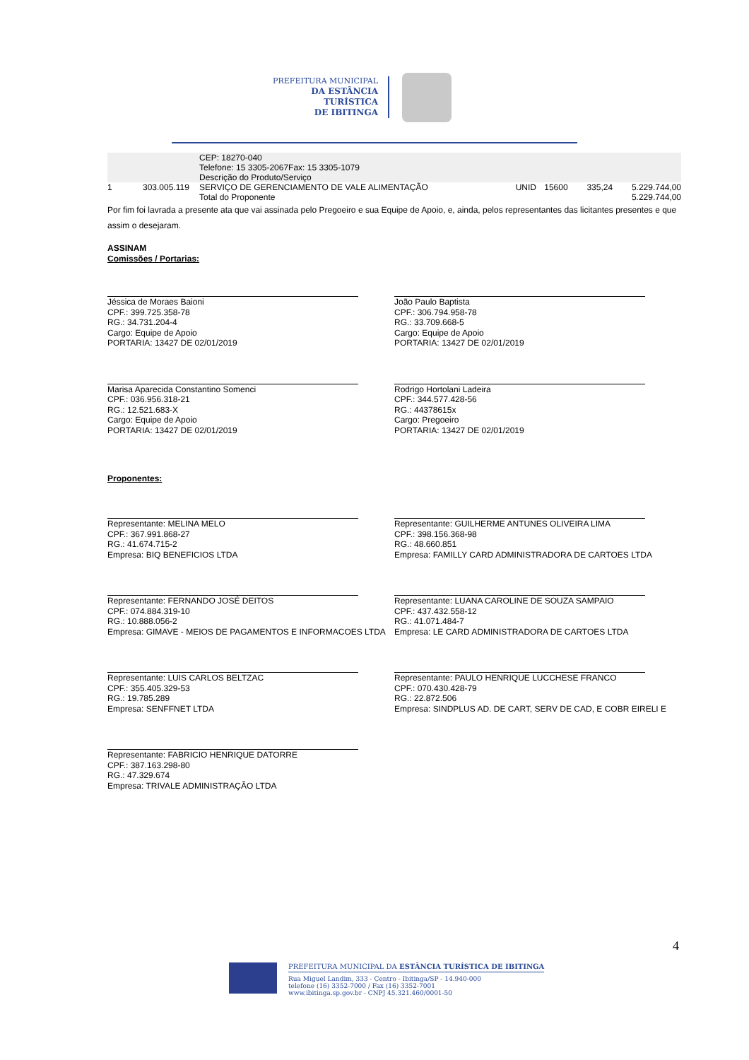PREFEITURA MUNICIPAL
DA ESTÂNCIA TURÍSTICA
DE IBITINGA
| | | CEP: 18270-040 Telefone: 15 3305-2067Fax: 15 3305-1079 Descrição do Produto/Serviço | | | | |
| 1 | 303.005.119 | SERVIÇO DE GERENCIAMENTO DE VALE ALIMENTAÇÃO | UNID | 15600 | 335,24 | 5.229.744,00 |
| | | Total do Proponente | | | | 5.229.744,00 |
Por fim foi lavrada a presente ata que vai assinada pelo Pregoeiro e sua Equipe de Apoio, e, ainda, pelos representantes das licitantes presentes e que assim o desejaram.
ASSINAM
Comissões / Portarias:
Jéssica de Moraes Baioni
CPF.: 399.725.358-78
RG.: 34.731.204-4
Cargo: Equipe de Apoio
PORTARIA: 13427 DE 02/01/2019
João Paulo Baptista
CPF.: 306.794.958-78
RG.: 33.709.668-5
Cargo: Equipe de Apoio
PORTARIA: 13427 DE 02/01/2019
Marisa Aparecida Constantino Somenci
CPF.: 036.956.318-21
RG.: 12.521.683-X
Cargo: Equipe de Apoio
PORTARIA: 13427 DE 02/01/2019
Rodrigo Hortolani Ladeira
CPF.: 344.577.428-56
RG.: 44378615x
Cargo: Pregoeiro
PORTARIA: 13427 DE 02/01/2019
Proponentes:
Representante: MELINA MELO
CPF.: 367.991.868-27
RG.: 41.674.715-2
Empresa: BIQ BENEFICIOS LTDA
Representante: GUILHERME ANTUNES OLIVEIRA LIMA
CPF.: 398.156.368-98
RG.: 48.660.851
Empresa: FAMILLY CARD ADMINISTRADORA DE CARTOES LTDA
Representante: FERNANDO JOSÉ DEITOS
CPF.: 074.884.319-10
RG.: 10.888.056-2
Empresa: GIMAVE - MEIOS DE PAGAMENTOS E INFORMACOES LTDA
Representante: LUANA CAROLINE DE SOUZA SAMPAIO
CPF.: 437.432.558-12
RG.: 41.071.484-7
Empresa: LE CARD ADMINISTRADORA DE CARTOES LTDA
Representante: LUIS CARLOS BELTZAC
CPF.: 355.405.329-53
RG.: 19.785.289
Empresa: SENFFNET LTDA
Representante: PAULO HENRIQUE LUCCHESE FRANCO
CPF.: 070.430.428-79
RG.: 22.872.506
Empresa: SINDPLUS AD. DE CART, SERV DE CAD, E COBR EIRELI E
Representante: FABRICIO HENRIQUE DATORRE
CPF.: 387.163.298-80
RG.: 47.329.674
Empresa: TRIVALE ADMINISTRAÇÃO LTDA
4
PREFEITURA MUNICIPAL DA ESTÂNCIA TURÍSTICA DE IBITINGA
Rua Miguel Landim, 333 - Centro - Ibitinga/SP - 14.940-000
telefone (16) 3352-7000 / Fax (16) 3352-7001
www.ibitinga.sp.gov.br - CNPJ 45.321.460/0001-50